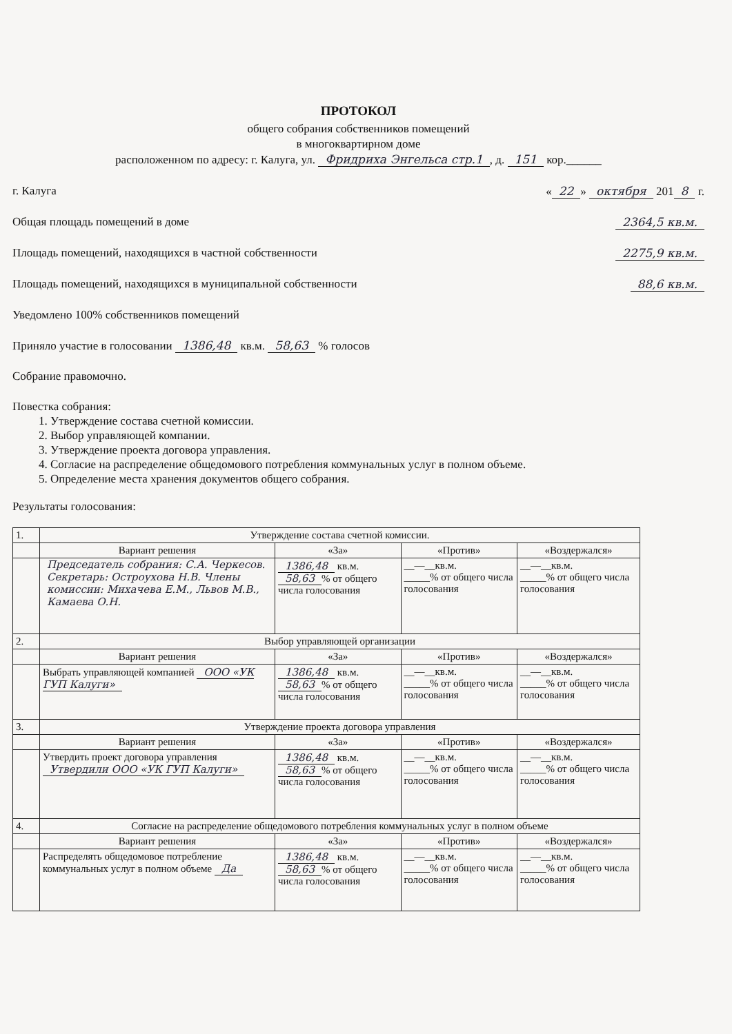ПРОТОКОЛ
общего собрания собственников помещений
в многоквартирном доме
расположенном по адресу: г. Калуга, ул. Фридриха Энгельса стр.1, д. 151 кор.______
г. Калуга « 22 » октября 201 8 г.
Общая площадь помещений в доме 2364,5 кв.м.
Площадь помещений, находящихся в частной собственности 2275,9 кв.м.
Площадь помещений, находящихся в муниципальной собственности 88,6 кв.м.
Уведомлено 100% собственников помещений
Приняло участие в голосовании 1386,48 кв.м. 58,63 % голосов
Собрание правомочно.
Повестка собрания:
1. Утверждение состава счетной комиссии.
2. Выбор управляющей компании.
3. Утверждение проекта договора управления.
4. Согласие на распределение общедомового потребления коммунальных услуг в полном объеме.
5. Определение места хранения документов общего собрания.
Результаты голосования:
| 1. | Утверждение состава счетной комиссии. | | | |
| | Вариант решения | «За» | «Против» | «Воздержался» |
| | Председатель собрания: С.А. Черкесов. Секретарь: Остроухова Н.В. Члены комиссии: Михачева Е.М., Львов М.В., Камаева О.Н. | 1386,48 кв.м. 58,63 % от общего числа голосования | __—__кв.м. _____% от общего числа голосования | __—__кв.м. _____% от общего числа голосования |
| 2. | Выбор управляющей организации | | | |
| | Вариант решения | «За» | «Против» | «Воздержался» |
| | Выбрать управляющей компанией ООО «УК ГУП Калуги» | 1386,48 кв.м. 58,63 % от общего числа голосования | __—__кв.м. _____% от общего числа голосования | __—__кв.м. _____% от общего числа голосования |
| 3. | Утверждение проекта договора управления | | | |
| | Вариант решения | «За» | «Против» | «Воздержался» |
| | Утвердить проект договора управления Утвердили ООО «УК ГУП Калуги» | 1386,48 кв.м. 58,63 % от общего числа голосования | __—__кв.м. _____% от общего числа голосования | __—__кв.м. _____% от общего числа голосования |
| 4. | Согласие на распределение общедомового потребления коммунальных услуг в полном объеме | | | |
| | Вариант решения | «За» | «Против» | «Воздержался» |
| | Распределять общедомовое потребление коммунальных услуг в полном объеме Да | 1386,48 кв.м. 58,63 % от общего числа голосования | __—__кв.м. _____% от общего числа голосования | __—__кв.м. _____% от общего числа голосования |